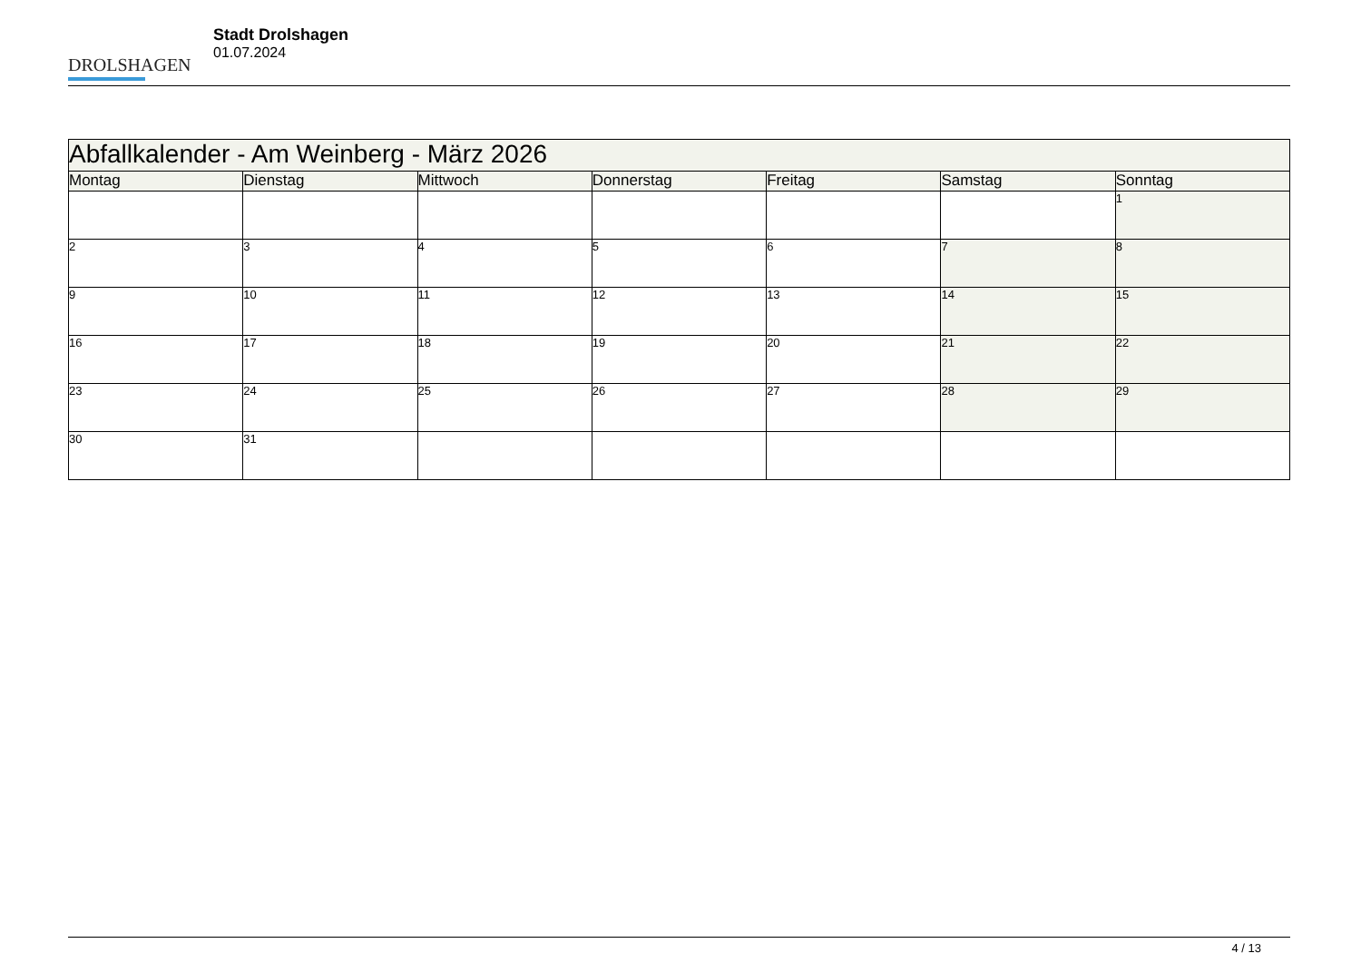DROLSHAGEN
Stadt Drolshagen
01.07.2024
| Abfallkalender - Am Weinberg - März 2026 | | | | | | |
| Montag | Dienstag | Mittwoch | Donnerstag | Freitag | Samstag | Sonntag |
| | | | | | | 1 |
| 2 | 3 | 4 | 5 | 6 | 7 | 8 |
| 9 | 10 | 11 | 12 | 13 | 14 | 15 |
| 16 | 17 | 18 | 19 | 20 | 21 | 22 |
| 23 | 24 | 25 | 26 | 27 | 28 | 29 |
| 30 | 31 | | | | | |
4 / 13